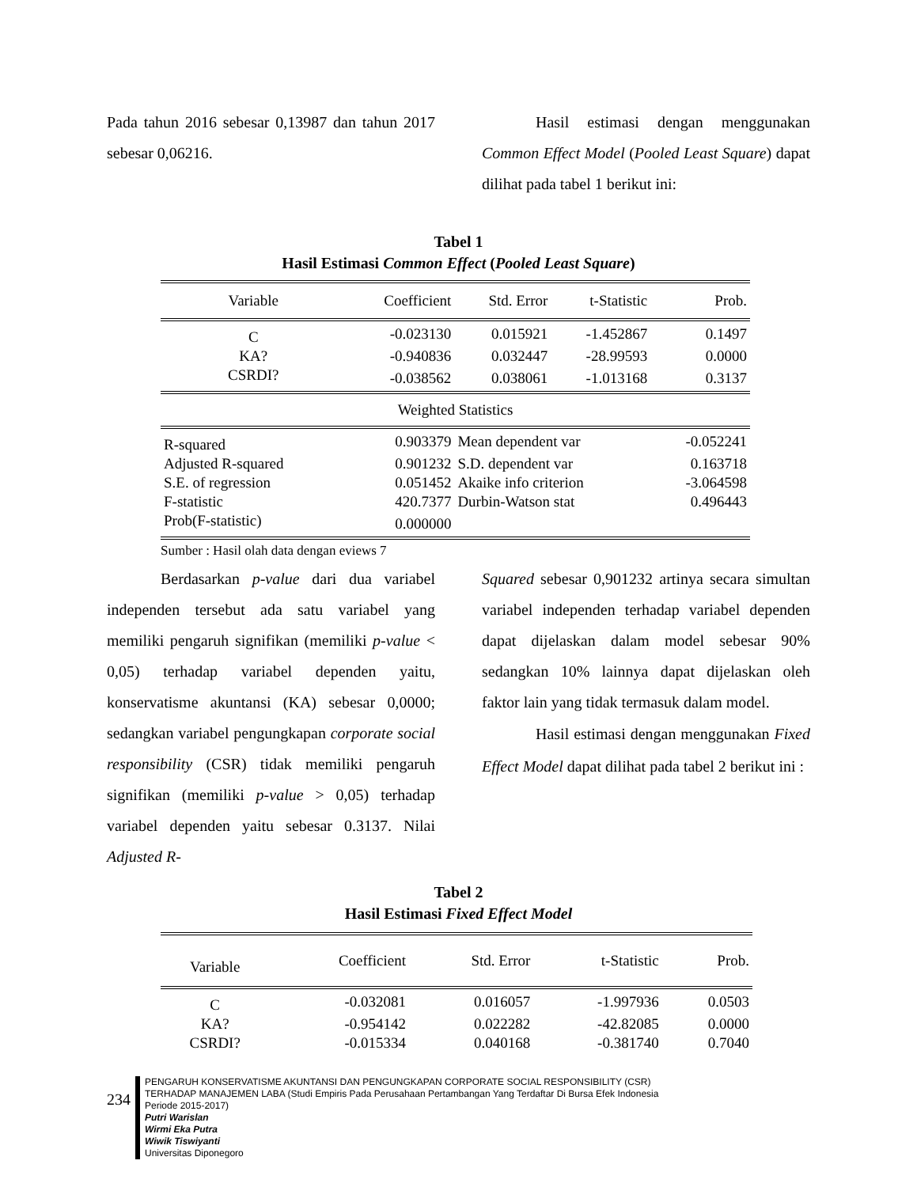Pada tahun 2016 sebesar 0,13987 dan tahun 2017 sebesar 0,06216.
Hasil estimasi dengan menggunakan Common Effect Model (Pooled Least Square) dapat dilihat pada tabel 1 berikut ini:
Tabel 1
Hasil Estimasi Common Effect (Pooled Least Square)
| Variable | Coefficient | Std. Error | t-Statistic | Prob. |
| --- | --- | --- | --- | --- |
| C | -0.023130 | 0.015921 | -1.452867 | 0.1497 |
| KA? | -0.940836 | 0.032447 | -28.99593 | 0.0000 |
| CSRDI? | -0.038562 | 0.038061 | -1.013168 | 0.3137 |
| Weighted Statistics | | | | |
| R-squared | 0.903379 | Mean dependent var | | -0.052241 |
| Adjusted R-squared | 0.901232 | S.D. dependent var | | 0.163718 |
| S.E. of regression | 0.051452 | Akaike info criterion | | -3.064598 |
| F-statistic | 420.7377 | Durbin-Watson stat | | 0.496443 |
| Prob(F-statistic) | 0.000000 | | | |
Sumber : Hasil olah data dengan eviews 7
Berdasarkan p-value dari dua variabel independen tersebut ada satu variabel yang memiliki pengaruh signifikan (memiliki p-value < 0,05) terhadap variabel dependen yaitu, konservatisme akuntansi (KA) sebesar 0,0000; sedangkan variabel pengungkapan corporate social responsibility (CSR) tidak memiliki pengaruh signifikan (memiliki p-value > 0,05) terhadap variabel dependen yaitu sebesar 0.3137. Nilai Adjusted R-
Squared sebesar 0,901232 artinya secara simultan variabel independen terhadap variabel dependen dapat dijelaskan dalam model sebesar 90% sedangkan 10% lainnya dapat dijelaskan oleh faktor lain yang tidak termasuk dalam model.
Hasil estimasi dengan menggunakan Fixed Effect Model dapat dilihat pada tabel 2 berikut ini :
Tabel 2
Hasil Estimasi Fixed Effect Model
| Variable | Coefficient | Std. Error | t-Statistic | Prob. |
| --- | --- | --- | --- | --- |
| C | -0.032081 | 0.016057 | -1.997936 | 0.0503 |
| KA? | -0.954142 | 0.022282 | -42.82085 | 0.0000 |
| CSRDI? | -0.015334 | 0.040168 | -0.381740 | 0.7040 |
234
PENGARUH KONSERVATISME AKUNTANSI DAN PENGUNGKAPAN CORPORATE SOCIAL RESPONSIBILITY (CSR)
TERHADAP MANAJEMEN LABA (Studi Empiris Pada Perusahaan Pertambangan Yang Terdaftar Di Bursa Efek Indonesia
Periode 2015-2017)
Putri Warislan
Wirmi Eka Putra
Wiwik Tiswiyanti
Universitas Diponegoro